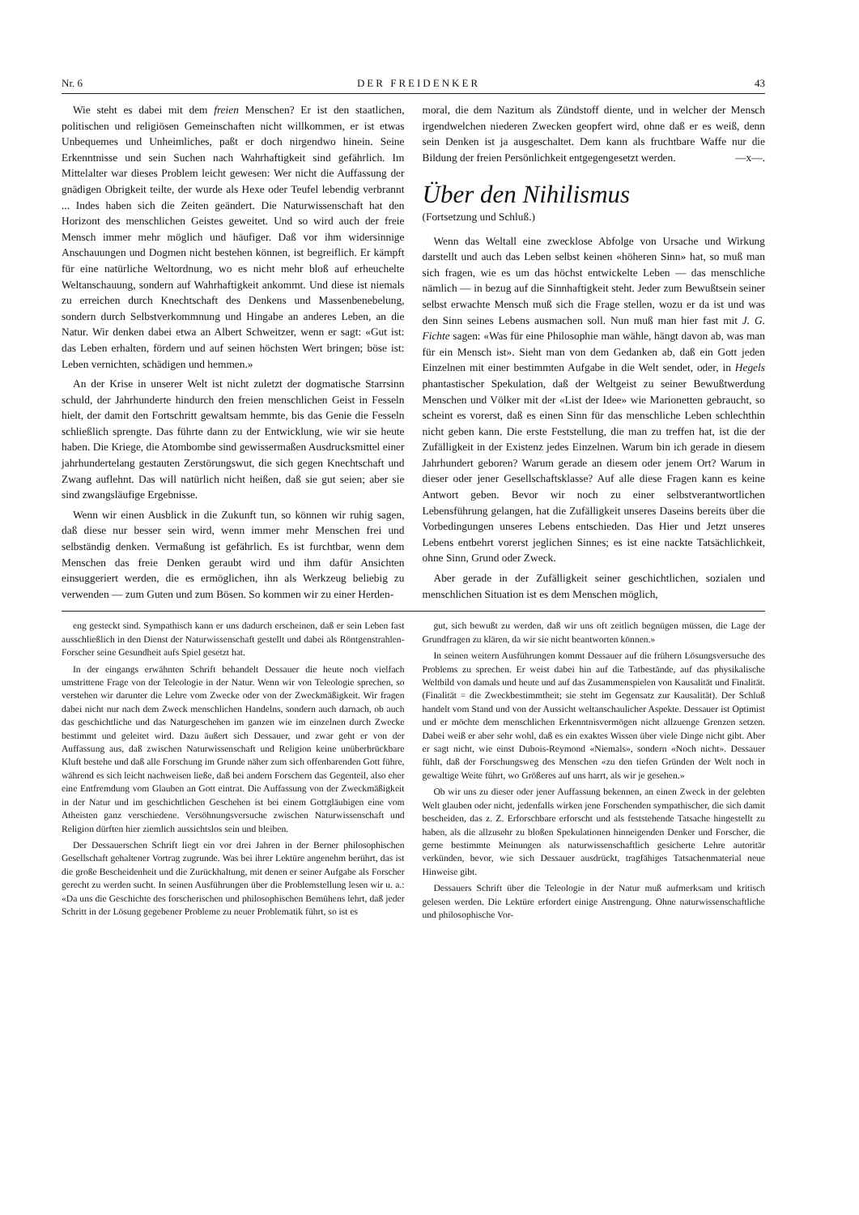Nr. 6 DER FREIDENKER 43
Wie steht es dabei mit dem freien Menschen? Er ist den staatlichen, politischen und religiösen Gemeinschaften nicht willkommen, er ist etwas Unbequemes und Unheimliches, paßt er doch nirgendwo hinein. Seine Erkenntnisse und sein Suchen nach Wahrhaftigkeit sind gefährlich. Im Mittelalter war dieses Problem leicht gewesen: Wer nicht die Auffassung der gnädigen Obrigkeit teilte, der wurde als Hexe oder Teufel lebendig verbrannt ... Indes haben sich die Zeiten geändert. Die Naturwissenschaft hat den Horizont des menschlichen Geistes geweitet. Und so wird auch der freie Mensch immer mehr möglich und häufiger. Daß vor ihm widersinnige Anschauungen und Dogmen nicht bestehen können, ist begreiflich. Er kämpft für eine natürliche Weltordnung, wo es nicht mehr bloß auf erheuchelte Weltanschauung, sondern auf Wahrhaftigkeit ankommt. Und diese ist niemals zu erreichen durch Knechtschaft des Denkens und Massenbenebelung, sondern durch Selbstverkommnung und Hingabe an anderes Leben, an die Natur. Wir denken dabei etwa an Albert Schweitzer, wenn er sagt: «Gut ist: das Leben erhalten, fördern und auf seinen höchsten Wert bringen; böse ist: Leben vernichten, schädigen und hemmen.»
An der Krise in unserer Welt ist nicht zuletzt der dogmatische Starrsinn schuld, der Jahrhunderte hindurch den freien menschlichen Geist in Fesseln hielt, der damit den Fortschritt gewaltsam hemmte, bis das Genie die Fesseln schließlich sprengte. Das führte dann zu der Entwicklung, wie wir sie heute haben. Die Kriege, die Atombombe sind gewissermaßen Ausdrucksmittel einer jahrhundertelang gestauten Zerstörungswut, die sich gegen Knechtschaft und Zwang auflehnt. Das will natürlich nicht heißen, daß sie gut seien; aber sie sind zwangsläufige Ergebnisse.
Wenn wir einen Ausblick in die Zukunft tun, so können wir ruhig sagen, daß diese nur besser sein wird, wenn immer mehr Menschen frei und selbständig denken. Vermaßung ist gefährlich. Es ist furchtbar, wenn dem Menschen das freie Denken geraubt wird und ihm dafür Ansichten einsuggeriert werden, die es ermöglichen, ihn als Werkzeug beliebig zu verwenden — zum Guten und zum Bösen. So kommen wir zu einer Herden-
moral, die dem Nazitum als Zündstoff diente, und in welcher der Mensch irgendwelchen niederen Zwecken geopfert wird, ohne daß er es weiß, denn sein Denken ist ja ausgeschaltet. Dem kann als fruchtbare Waffe nur die Bildung der freien Persönlichkeit entgegengesetzt werden. —x—.
Über den Nihilismus
(Fortsetzung und Schluß.)
Wenn das Weltall eine zwecklose Abfolge von Ursache und Wirkung darstellt und auch das Leben selbst keinen «höheren Sinn» hat, so muß man sich fragen, wie es um das höchst entwickelte Leben — das menschliche nämlich — in bezug auf die Sinnhaftigkeit steht. Jeder zum Bewußtsein seiner selbst erwachte Mensch muß sich die Frage stellen, wozu er da ist und was den Sinn seines Lebens ausmachen soll. Nun muß man hier fast mit J. G. Fichte sagen: «Was für eine Philosophie man wähle, hängt davon ab, was man für ein Mensch ist». Sieht man von dem Gedanken ab, daß ein Gott jeden Einzelnen mit einer bestimmten Aufgabe in die Welt sendet, oder, in Hegels phantastischer Spekulation, daß der Weltgeist zu seiner Bewußtwerdung Menschen und Völker mit der «List der Idee» wie Marionetten gebraucht, so scheint es vorerst, daß es einen Sinn für das menschliche Leben schlechthin nicht geben kann. Die erste Feststellung, die man zu treffen hat, ist die der Zufälligkeit in der Existenz jedes Einzelnen. Warum bin ich gerade in diesem Jahrhundert geboren? Warum gerade an diesem oder jenem Ort? Warum in dieser oder jener Gesellschaftsklasse? Auf alle diese Fragen kann es keine Antwort geben. Bevor wir noch zu einer selbstverantwortlichen Lebensführung gelangen, hat die Zufälligkeit unseres Daseins bereits über die Vorbedingungen unseres Lebens entschieden. Das Hier und Jetzt unseres Lebens entbehrt vorerst jeglichen Sinnes; es ist eine nackte Tatsächlichkeit, ohne Sinn, Grund oder Zweck.
Aber gerade in der Zufälligkeit seiner geschichtlichen, sozialen und menschlichen Situation ist es dem Menschen möglich,
eng gesteckt sind. Sympathisch kann er uns dadurch erscheinen, daß er sein Leben fast ausschließlich in den Dienst der Naturwissenschaft gestellt und dabei als Röntgenstrahlen-Forscher seine Gesundheit aufs Spiel gesetzt hat.
In der eingangs erwähnten Schrift behandelt Dessauer die heute noch vielfach umstrittene Frage von der Teleologie in der Natur. Wenn wir von Teleologie sprechen, so verstehen wir darunter die Lehre vom Zwecke oder von der Zweckmäßigkeit. Wir fragen dabei nicht nur nach dem Zweck menschlichen Handelns, sondern auch darnach, ob auch das geschichtliche und das Naturgeschehen im ganzen wie im einzelnen durch Zwecke bestimmt und geleitet wird. Dazu äußert sich Dessauer, und zwar geht er von der Auffassung aus, daß zwischen Naturwissenschaft und Religion keine unüberbrückbare Kluft bestehe und daß alle Forschung im Grunde näher zum sich offenbarenden Gott führe, während es sich leicht nachweisen ließe, daß bei andern Forschern das Gegenteil, also eher eine Entfremdung vom Glauben an Gott eintrat. Die Auffassung von der Zweckmäßigkeit in der Natur und im geschichtlichen Geschehen ist bei einem Gottgläubigen eine vom Atheisten ganz verschiedene. Versöhnungsversuche zwischen Naturwissenschaft und Religion dürften hier ziemlich aussichtslos sein und bleiben.
Der Dessauerschen Schrift liegt ein vor drei Jahren in der Berner philosophischen Gesellschaft gehaltener Vortrag zugrunde. Was bei ihrer Lektüre angenehm berührt, das ist die große Bescheidenheit und die Zurückhaltung, mit denen er seiner Aufgabe als Forscher gerecht zu werden sucht. In seinen Ausführungen über die Problemstellung lesen wir u. a.: «Da uns die Geschichte des forscherischen und philosophischen Bemühens lehrt, daß jeder Schritt in der Lösung gegebener Probleme zu neuer Problematik führt, so ist es
gut, sich bewußt zu werden, daß wir uns oft zeitlich begnügen müssen, die Lage der Grundfragen zu klären, da wir sie nicht beantworten können.»
In seinen weitern Ausführungen kommt Dessauer auf die frühern Lösungsversuche des Problems zu sprechen. Er weist dabei hin auf die Tatbestände, auf das physikalische Weltbild von damals und heute und auf das Zusammenspielen von Kausalität und Finalität. (Finalität = die Zweckbestimmtheit; sie steht im Gegensatz zur Kausalität). Der Schluß handelt vom Stand und von der Aussicht weltanschaulicher Aspekte. Dessauer ist Optimist und er möchte dem menschlichen Erkenntnisvermögen nicht allzuenge Grenzen setzen. Dabei weiß er aber sehr wohl, daß es ein exaktes Wissen über viele Dinge nicht gibt. Aber er sagt nicht, wie einst Dubois-Reymond «Niemals», sondern «Noch nicht». Dessauer fühlt, daß der Forschungsweg des Menschen «zu den tiefen Gründen der Welt noch in gewaltige Weite führt, wo Größeres auf uns harrt, als wir je gesehen.»
Ob wir uns zu dieser oder jener Auffassung bekennen, an einen Zweck in der gelebten Welt glauben oder nicht, jedenfalls wirken jene Forschenden sympathischer, die sich damit bescheiden, das z. Z. Erforschbare erforscht und als feststehende Tatsache hingestellt zu haben, als die allzusehr zu bloßen Spekulationen hinneigenden Denker und Forscher, die gerne bestimmte Meinungen als naturwissenschaftlich gesicherte Lehre autoritär verkünden, bevor, wie sich Dessauer ausdrückt, tragfähiges Tatsachenmaterial neue Hinweise gibt.
Dessauers Schrift über die Teleologie in der Natur muß aufmerksam und kritisch gelesen werden. Die Lektüre erfordert einige Anstrengung. Ohne naturwissenschaftliche und philosophische Vor-